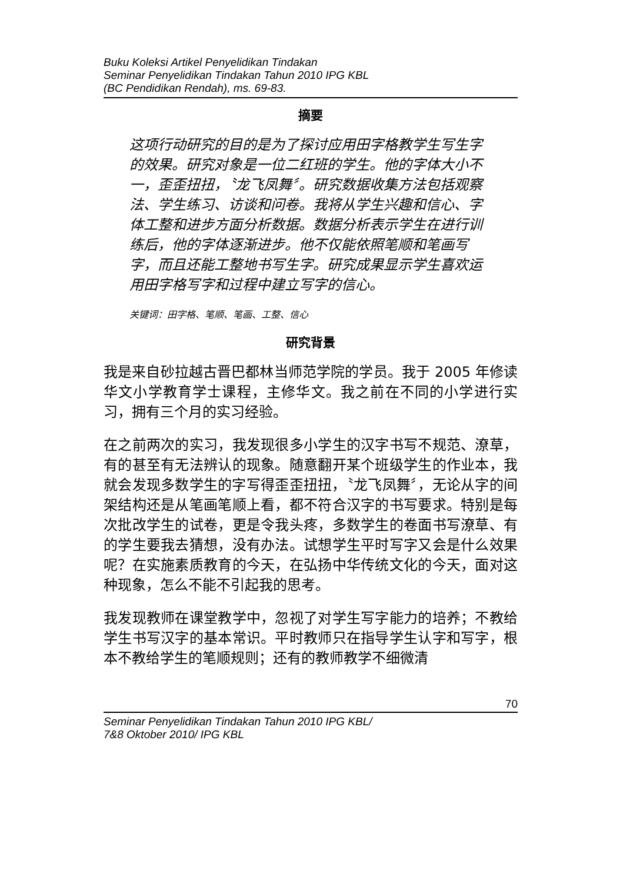Buku Koleksi Artikel Penyelidikan Tindakan
Seminar Penyelidikan Tindakan Tahun 2010 IPG KBL
(BC Pendidikan Rendah), ms. 69-83.
摘要
这项行动研究的目的是为了探讨应用田字格教学生写生字的效果。研究对象是一位二红班的学生。他的字体大小不一，歪歪扭扭，〝龙飞凤舞〞。研究数据收集方法包括观察法、学生练习、访谈和问卷。我将从学生兴趣和信心、字体工整和进步方面分析数据。数据分析表示学生在进行训练后，他的字体逐渐进步。他不仅能依照笔顺和笔画写字，而且还能工整地书写生字。研究成果显示学生喜欢运用田字格写字和过程中建立写字的信心。
关键词：田字格、笔顺、笔画、工整、信心
研究背景
我是来自砂拉越古晋巴都林当师范学院的学员。我于 2005 年修读华文小学教育学士课程，主修华文。我之前在不同的小学进行实习，拥有三个月的实习经验。
在之前两次的实习，我发现很多小学生的汉字书写不规范、潦草，有的甚至有无法辨认的现象。随意翻开某个班级学生的作业本，我就会发现多数学生的字写得歪歪扭扭，〝龙飞凤舞〞，无论从字的间架结构还是从笔画笔顺上看，都不符合汉字的书写要求。特别是每次批改学生的试卷，更是令我头疼，多数学生的卷面书写潦草、有的学生要我去猜想，没有办法。试想学生平时写字又会是什么效果呢？在实施素质教育的今天，在弘扬中华传统文化的今天，面对这种现象，怎么不能不引起我的思考。
我发现教师在课堂教学中，忽视了对学生写字能力的培养；不教给学生书写汉字的基本常识。平时教师只在指导学生认字和写字，根本不教给学生的笔顺规则；还有的教师教学不细微清
70
Seminar Penyelidikan Tindakan Tahun 2010 IPG KBL/
7&8 Oktober 2010/ IPG KBL